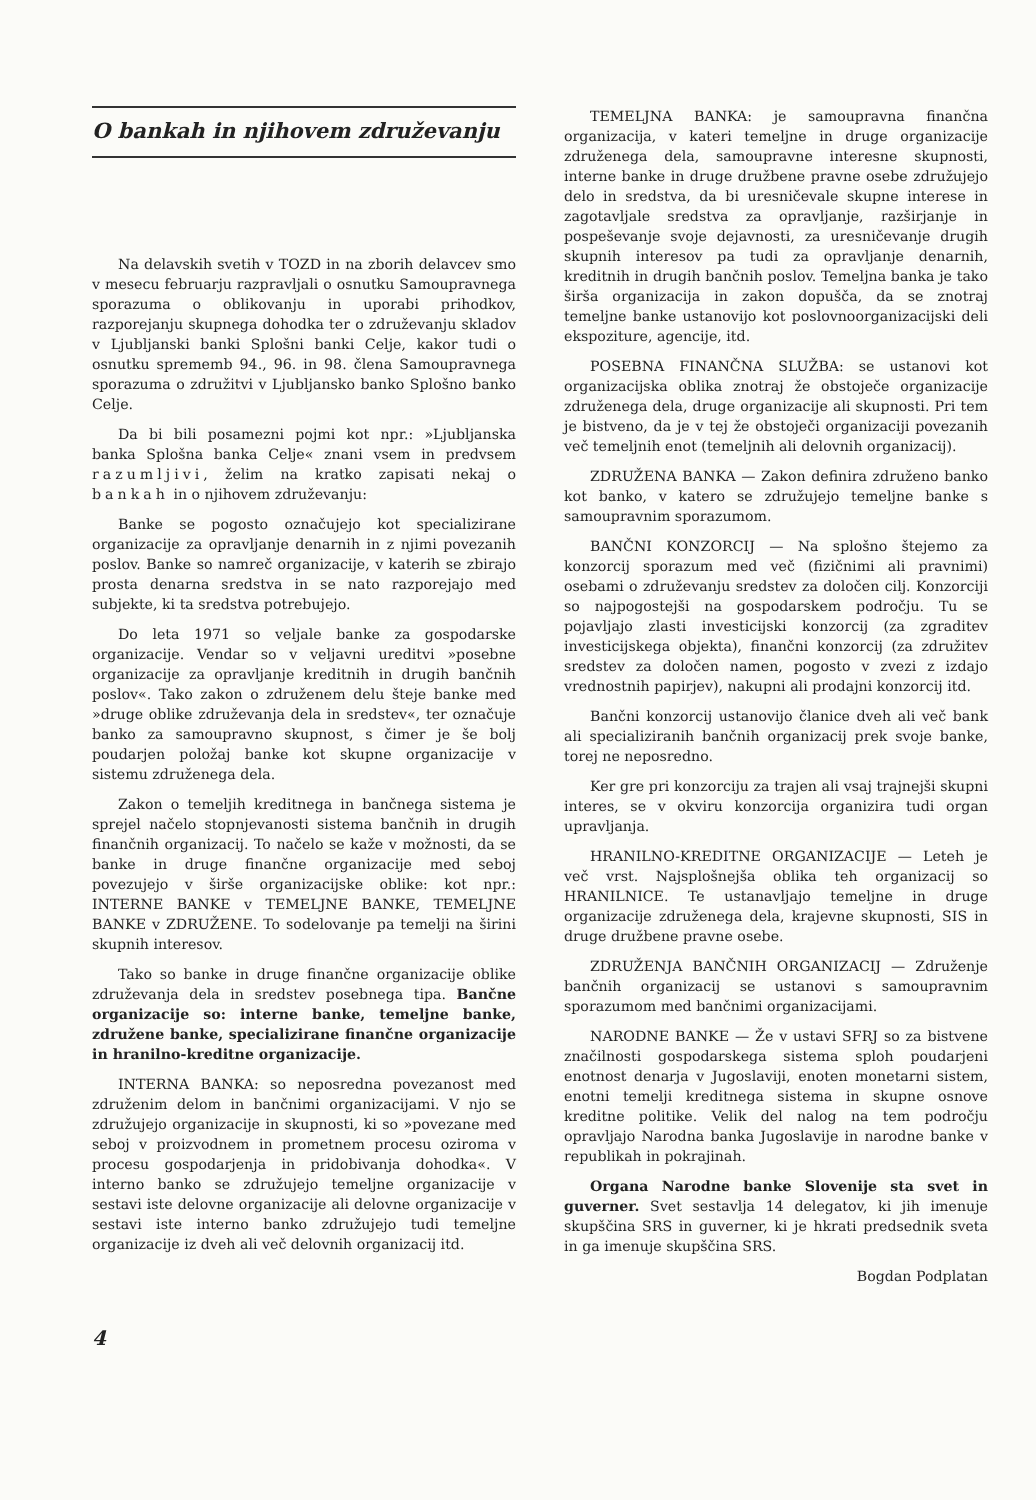O bankah in njihovem združevanju
Na delavskih svetih v TOZD in na zborih delavcev smo v mesecu februarju razpravljali o osnutku Samoupravnega sporazuma o oblikovanju in uporabi prihodkov, razporejanju skupnega dohodka ter o združevanju skladov v Ljubljanski banki Splošni banki Celje, kakor tudi o osnutku sprememb 94., 96. in 98. člena Samoupravnega sporazuma o združitvi v Ljubljansko banko Splošno banko Celje.
Da bi bili posamezni pojmi kot npr.: »Ljubljanska banka Splošna banka Celje« znani vsem in predvsem razumljivi, želim na kratko zapisati nekaj o bankah in o njihovem združevanju:
Banke se pogosto označujejo kot specializirane organizacije za opravljanje denarnih in z njimi povezanih poslov. Banke so namreč organizacije, v katerih se zbirajo prosta denarna sredstva in se nato razporejajo med subjekte, ki ta sredstva potrebujejo.
Do leta 1971 so veljale banke za gospodarske organizacije. Vendar so v veljavni ureditvi »posebne organizacije za opravljanje kreditnih in drugih bančnih poslov«. Tako zakon o združenem delu šteje banke med »druge oblike združevanja dela in sredstev«, ter označuje banko za samoupravno skupnost, s čimer je še bolj poudarjen položaj banke kot skupne organizacije v sistemu združenega dela.
Zakon o temeljih kreditnega in bančnega sistema je sprejel načelo stopnjevanosti sistema bančnih in drugih finančnih organizacij. To načelo se kaže v možnosti, da se banke in druge finančne organizacije med seboj povezujejo v širše organizacijske oblike: kot npr.: INTERNE BANKE v TEMELJNE BANKE, TEMELJNE BANKE v ZDRUŽENE. To sodelovanje pa temelji na širini skupnih interesov.
Tako so banke in druge finančne organizacije oblike združevanja dela in sredstev posebnega tipa. Bančne organizacije so: interne banke, temeljne banke, združene banke, specializirane finančne organizacije in hranilno-kreditne organizacije.
INTERNA BANKA: so neposredna povezanost med združenim delom in bančnimi organizacijami. V njo se združujejo organizacije in skupnosti, ki so »povezane med seboj v proizvodnem in prometnem procesu oziroma v procesu gospodarjenja in pridobivanja dohodka«. V interno banko se združujejo temeljne organizacije v sestavi iste delovne organizacije ali delovne organizacije v sestavi iste interno banko združujejo tudi temeljne organizacije iz dveh ali več delovnih organizacij itd.
TEMELJNA BANKA: je samoupravna finančna organizacija, v kateri temeljne in druge organizacije združenega dela, samoupravne interesne skupnosti, interne banke in druge družbene pravne osebe združujejo delo in sredstva, da bi uresničevale skupne interese in zagotavljale sredstva za opravljanje, razširjanje in pospeševanje svoje dejavnosti, za uresničevanje drugih skupnih interesov pa tudi za opravljanje denarnih, kreditnih in drugih bančnih poslov. Temeljna banka je tako širša organizacija in zakon dopušča, da se znotraj temeljne banke ustanovijo kot poslovnoorganizacijski deli ekspoziture, agencije, itd.
POSEBNA FINANČNA SLUŽBA: se ustanovi kot organizacijska oblika znotraj že obstoječe organizacije združenega dela, druge organizacije ali skupnosti. Pri tem je bistveno, da je v tej že obstoječi organizaciji povezanih več temeljnih enot (temeljnih ali delovnih organizacij).
ZDRUŽENA BANKA — Zakon definira združeno banko kot banko, v katero se združujejo temeljne banke s samoupravnim sporazumom.
BANČNI KONZORCIJ — Na splošno štejemo za konzorcij sporazum med več (fizičnimi ali pravnimi) osebami o združevanju sredstev za določen cilj. Konzorciji so najpogostejši na gospodarskem področju. Tu se pojavljajo zlasti investicijski konzorcij (za zgraditev investicijskega objekta), finančni konzorcij (za združitev sredstev za določen namen, pogosto v zvezi z izdajo vrednostnih papirjev), nakupni ali prodajni konzorcij itd.
Bančni konzorcij ustanovijo članice dveh ali več bank ali specializiranih bančnih organizacij prek svoje banke, torej ne neposredno.
Ker gre pri konzorciju za trajen ali vsaj trajnejši skupni interes, se v okviru konzorcija organizira tudi organ upravljanja.
HRANILNO-KREDITNE ORGANIZACIJE — Leteh je več vrst. Najsplošnejša oblika teh organizacij so HRANILNICE. Te ustanavljajo temeljne in druge organizacije združenega dela, krajevne skupnosti, SIS in druge družbene pravne osebe.
ZDRUŽENJA BANČNIH ORGANIZACIJ — Združenje bančnih organizacij se ustanovi s samoupravnim sporazumom med bančnimi organizacijami.
NARODNE BANKE — Že v ustavi SFRJ so za bistvene značilnosti gospodarskega sistema sploh poudarjeni enotnost denarja v Jugoslaviji, enoten monetarni sistem, enotni temelji kreditnega sistema in skupne osnove kreditne politike. Velik del nalog na tem področju opravljajo Narodna banka Jugoslavije in narodne banke v republikah in pokrajinah.
Organa Narodne banke Slovenije sta svet in guverner. Svet sestavlja 14 delegatov, ki jih imenuje skupščina SRS in guverner, ki je hkrati predsednik sveta in ga imenuje skupščina SRS.
Bogdan Podplatan
4